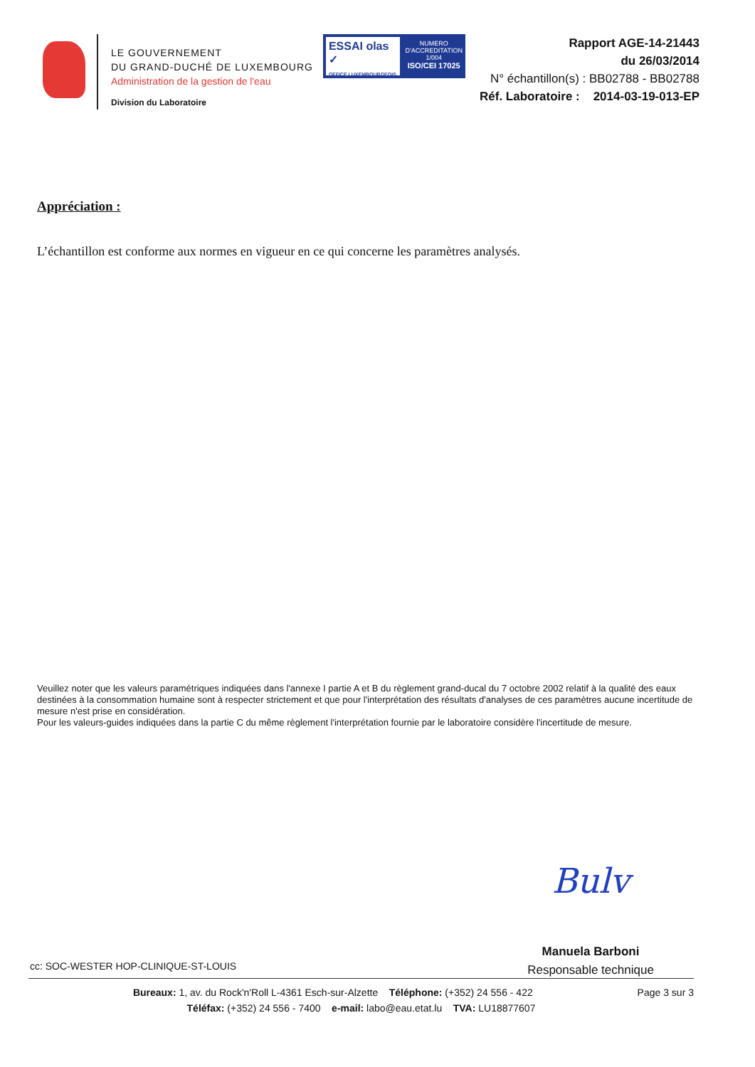LE GOUVERNEMENT
DU GRAND-DUCHÉ DE LUXEMBOURG
Administration de la gestion de l'eau
Division du Laboratoire
ESSAI olas ✓
OFFICE LUXEMBOURGEOIS
NUMERO
D'ACCREDITATION
1/004
ISO/CEI 17025
Rapport AGE-14-21443
du 26/03/2014
N° échantillon(s) : BB02788 - BB02788
Réf. Laboratoire : 2014-03-19-013-EP
Appréciation :
L’échantillon est conforme aux normes en vigueur en ce qui concerne les paramètres analysés.
Veuillez noter que les valeurs paramétriques indiquées dans l'annexe I partie A et B du règlement grand-ducal du 7 octobre 2002 relatif à la qualité des eaux destinées à la consommation humaine sont à respecter strictement et que pour l'interprétation des résultats d'analyses de ces paramètres aucune incertitude de mesure n'est prise en considération.
Pour les valeurs-guides indiquées dans la partie C du même règlement l'interprétation fournie par le laboratoire considère l'incertitude de mesure.
Bulv
Manuela Barboni
Responsable technique
cc: SOC-WESTER HOP-CLINIQUE-ST-LOUIS
Page 3 sur 3
Bureaux: 1, av. du Rock'n'Roll L-4361 Esch-sur-Alzette Téléphone: (+352) 24 556 - 422
Téléfax: (+352) 24 556 - 7400 e-mail: labo@eau.etat.lu TVA: LU18877607